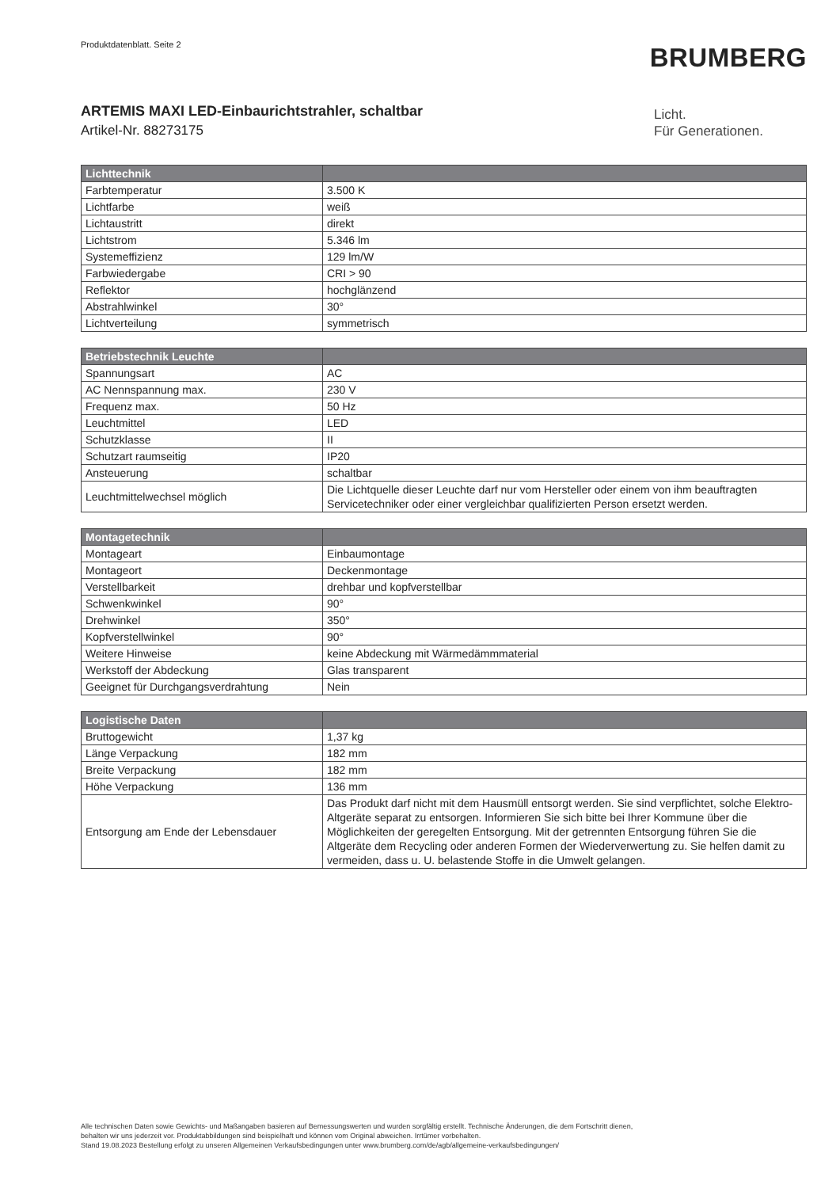Produktdatenblatt. Seite 2
BRUMBERG
ARTEMIS MAXI LED-Einbaurichtstrahler, schaltbar
Artikel-Nr. 88273175
Licht.
Für Generationen.
| Lichttechnik | |
| --- | --- |
| Farbtemperatur | 3.500 K |
| Lichtfarbe | weiß |
| Lichtaustritt | direkt |
| Lichtstrom | 5.346 lm |
| Systemeffizienz | 129 lm/W |
| Farbwiedergabe | CRI > 90 |
| Reflektor | hochglänzend |
| Abstrahlwinkel | 30° |
| Lichtverteilung | symmetrisch |
| Betriebstechnik Leuchte | |
| --- | --- |
| Spannungsart | AC |
| AC Nennspannung max. | 230 V |
| Frequenz max. | 50 Hz |
| Leuchtmittel | LED |
| Schutzklasse | II |
| Schutzart raumseitig | IP20 |
| Ansteuerung | schaltbar |
| Leuchtmittelwechsel möglich | Die Lichtquelle dieser Leuchte darf nur vom Hersteller oder einem von ihm beauftragten Servicetechniker oder einer vergleichbar qualifizierten Person ersetzt werden. |
| Montagetechnik | |
| --- | --- |
| Montageart | Einbaumontage |
| Montageort | Deckenmontage |
| Verstellbarkeit | drehbar und kopfverstellbar |
| Schwenkwinkel | 90° |
| Drehwinkel | 350° |
| Kopfverstellwinkel | 90° |
| Weitere Hinweise | keine Abdeckung mit Wärmedämmmaterial |
| Werkstoff der Abdeckung | Glas transparent |
| Geeignet für Durchgangsverdrahtung | Nein |
| Logistische Daten | |
| --- | --- |
| Bruttogewicht | 1,37 kg |
| Länge Verpackung | 182 mm |
| Breite Verpackung | 182 mm |
| Höhe Verpackung | 136 mm |
| Entsorgung am Ende der Lebensdauer | Das Produkt darf nicht mit dem Hausmüll entsorgt werden. Sie sind verpflichtet, solche Elektro-Altgeräte separat zu entsorgen. Informieren Sie sich bitte bei Ihrer Kommune über die Möglichkeiten der geregelten Entsorgung. Mit der getrennten Entsorgung führen Sie die Altgeräte dem Recycling oder anderen Formen der Wiederverwertung zu. Sie helfen damit zu vermeiden, dass u. U. belastende Stoffe in die Umwelt gelangen. |
Alle technischen Daten sowie Gewichts- und Maßangaben basieren auf Bemessungswerten und wurden sorgfältig erstellt. Technische Änderungen, die dem Fortschritt dienen,
behalten wir uns jederzeit vor. Produktabbildungen sind beispielhaft und können vom Original abweichen. Irrtümer vorbehalten.
Stand 19.08.2023 Bestellung erfolgt zu unseren Allgemeinen Verkaufsbedingungen unter www.brumberg.com/de/agb/allgemeine-verkaufsbedingungen/